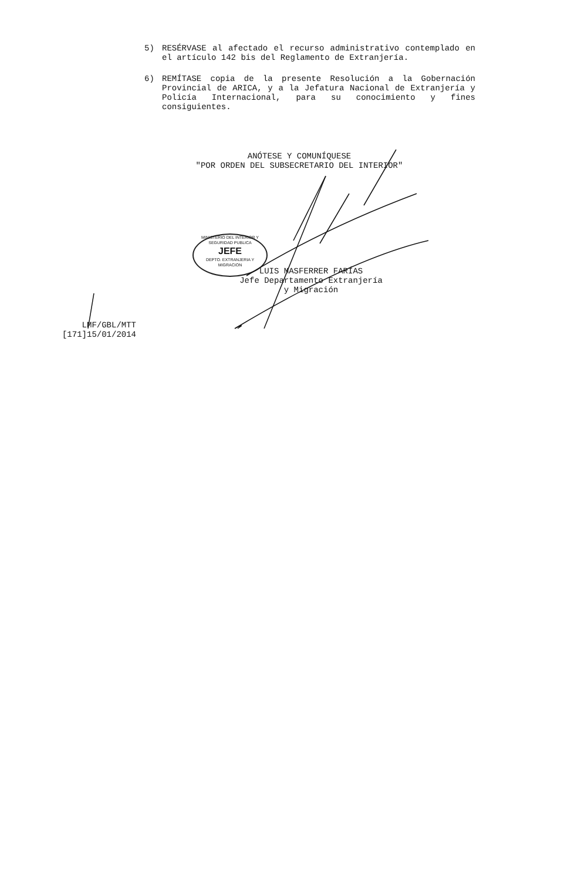5) RESÉRVASE al afectado el recurso administrativo contemplado en el artículo 142 bis del Reglamento de Extranjería.
6) REMÍTASE copia de la presente Resolución a la Gobernación Provincial de ARICA, y a la Jefatura Nacional de Extranjería y Policía Internacional, para su conocimiento y fines consiguientes.
ANÓTESE Y COMUNÍQUESE
"POR ORDEN DEL SUBSECRETARIO DEL INTERIOR"
MINISTERIO DEL INTERIOR Y SEGURIDAD PUBLICA
JEFE
DEPTO. EXTRANJERIA Y MIGRACION
LUIS MASFERRER FARÍAS
Jefe Departamento Extranjería
y Migración
LMF/GBL/MTT
[171]15/01/2014